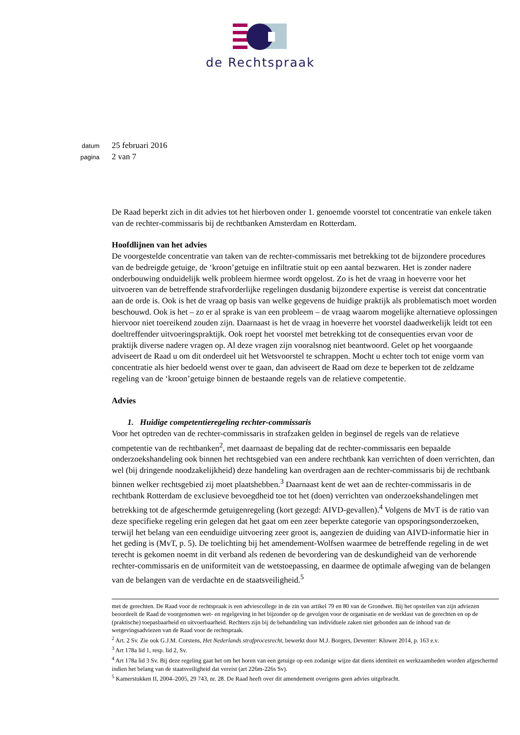de Rechtspraak
datum 25 februari 2016
pagina 2 van 7
De Raad beperkt zich in dit advies tot het hierboven onder 1. genoemde voorstel tot concentratie van enkele taken van de rechter-commissaris bij de rechtbanken Amsterdam en Rotterdam.
Hoofdlijnen van het advies
De voorgestelde concentratie van taken van de rechter-commissaris met betrekking tot de bijzondere procedures van de bedreigde getuige, de ‘kroon’getuige en infiltratie stuit op een aantal bezwaren. Het is zonder nadere onderbouwing onduidelijk welk probleem hiermee wordt opgelost. Zo is het de vraag in hoeverre voor het uitvoeren van de betreffende strafvorderlijke regelingen dusdanig bijzondere expertise is vereist dat concentratie aan de orde is. Ook is het de vraag op basis van welke gegevens de huidige praktijk als problematisch moet worden beschouwd. Ook is het – zo er al sprake is van een probleem – de vraag waarom mogelijke alternatieve oplossingen hiervoor niet toereikend zouden zijn. Daarnaast is het de vraag in hoeverre het voorstel daadwerkelijk leidt tot een doeltreffender uitvoeringspraktijk. Ook roept het voorstel met betrekking tot de consequenties ervan voor de praktijk diverse nadere vragen op. Al deze vragen zijn vooralsnog niet beantwoord. Gelet op het voorgaande adviseert de Raad u om dit onderdeel uit het Wetsvoorstel te schrappen. Mocht u echter toch tot enige vorm van concentratie als hier bedoeld wenst over te gaan, dan adviseert de Raad om deze te beperken tot de zeldzame regeling van de ‘kroon’getuige binnen de bestaande regels van de relatieve competentie.
Advies
1. Huidige competentieregeling rechter-commissaris
Voor het optreden van de rechter-commissaris in strafzaken gelden in beginsel de regels van de relatieve competentie van de rechtbanken<sup>2</sup>, met daarnaast de bepaling dat de rechter-commissaris een bepaalde onderzoekshandeling ook binnen het rechtsgebied van een andere rechtbank kan verrichten of doen verrichten, dan wel (bij dringende noodzakelijkheid) deze handeling kan overdragen aan de rechter-commissaris bij de rechtbank binnen welker rechtsgebied zij moet plaatshebben.<sup>3</sup> Daarnaast kent de wet aan de rechter-commissaris in de rechtbank Rotterdam de exclusieve bevoegdheid toe tot het (doen) verrichten van onderzoekshandelingen met betrekking tot de afgeschermde getuigenregeling (kort gezegd: AIVD-gevallen).<sup>4</sup> Volgens de MvT is de ratio van deze specifieke regeling erin gelegen dat het gaat om een zeer beperkte categorie van opsporingsonderzoeken, terwijl het belang van een eenduidige uitvoering zeer groot is, aangezien de duiding van AIVD-informatie hier in het geding is (MvT, p. 5). De toelichting bij het amendement-Wolfsen waarmee de betreffende regeling in de wet terecht is gekomen noemt in dit verband als redenen de bevordering van de deskundigheid van de verhorende rechter-commissaris en de uniformiteit van de wetstoepassing, en daarmee de optimale afweging van de belangen van de belangen van de verdachte en de staatsveiligheid.<sup>5</sup>
met de gerechten. De Raad voor de rechtspraak is een adviescollege in de zin van artikel 79 en 80 van de Grondwet. Bij het opstellen van zijn adviezen beoordeelt de Raad de voorgenomen wet- en regelgeving in het bijzonder op de gevolgen voor de organisatie en de werklast van de gerechten en op de (praktische) toepasbaarheid en uitvoerbaarheid. Rechters zijn bij de behandeling van individuele zaken niet gebonden aan de inhoud van de wetgevingsadviezen van de Raad voor de rechtspraak.
<sup>2</sup> Art. 2 Sv. Zie ook G.J.M. Corstens, Het Nederlands strafprocesrecht, bewerkt door M.J. Borgers, Deventer: Kluwer 2014, p. 163 e.v.
<sup>3</sup> Art 178a lid 1, resp. lid 2, Sv.
<sup>4</sup> Art 178a lid 3 Sv. Bij deze regeling gaat het om het horen van een getuige op een zodanige wijze dat diens identiteit en werkzaamheden worden afgeschermd indien het belang van de staatsveiligheid dat vereist (art 226m-226s Sv).
<sup>5</sup> Kamerstukken II, 2004–2005, 29 743, nr. 28. De Raad heeft over dit amendement overigens geen advies uitgebracht.